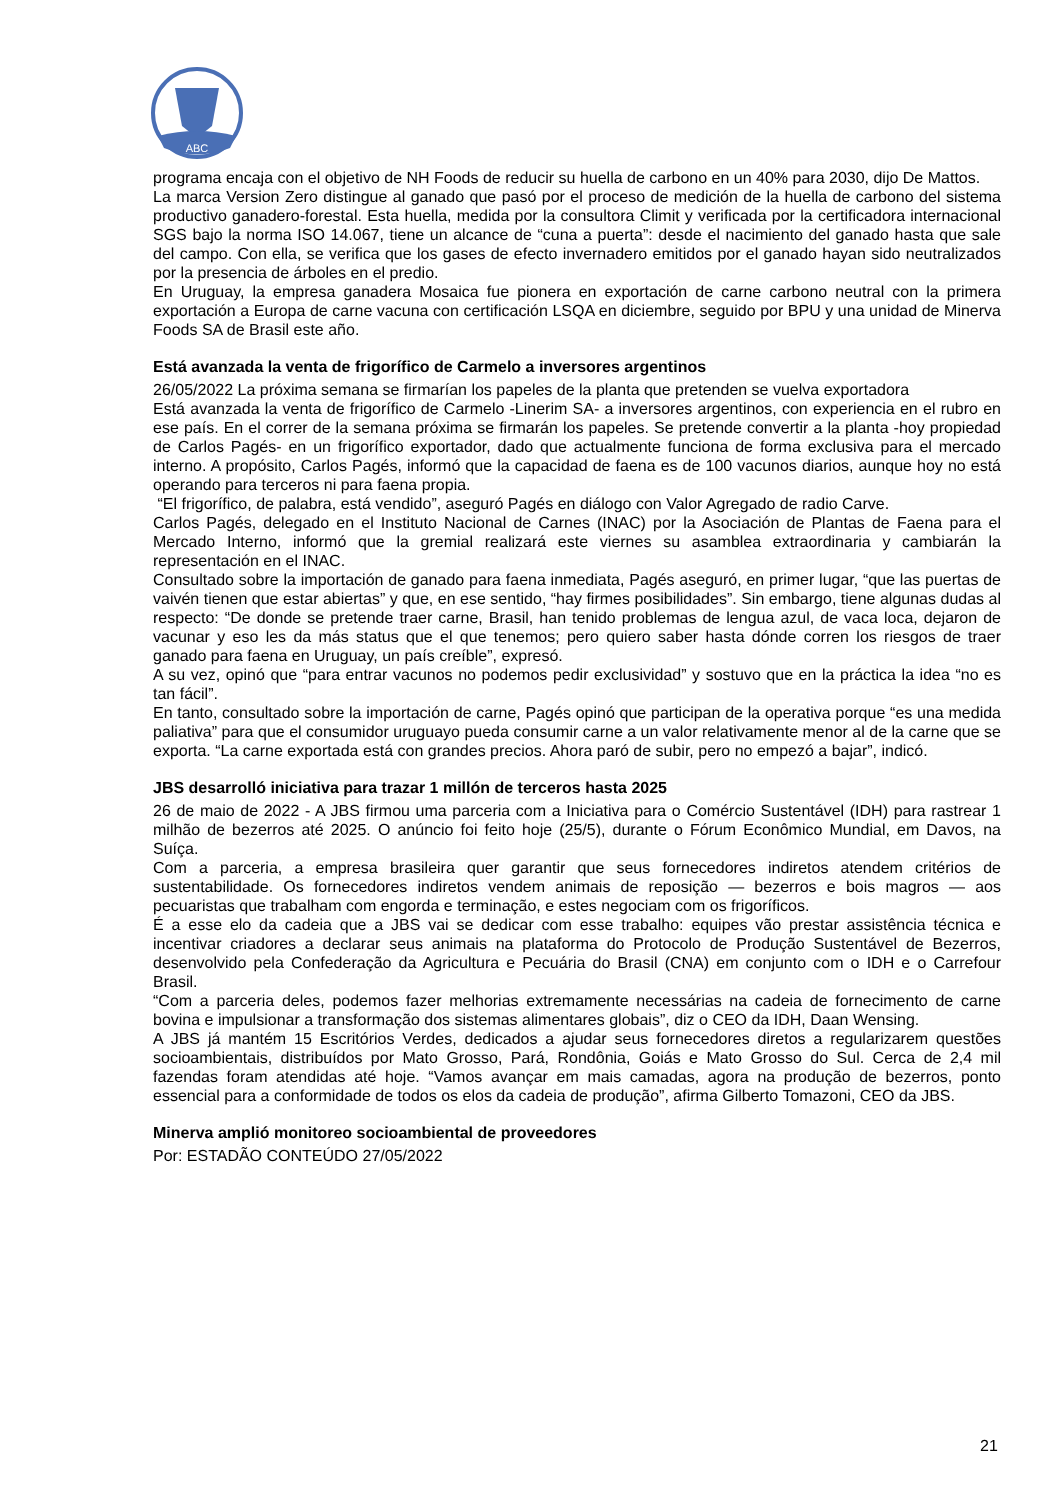ABC
programa encaja con el objetivo de NH Foods de reducir su huella de carbono en un 40% para 2030, dijo De Mattos.
La marca Version Zero distingue al ganado que pasó por el proceso de medición de la huella de carbono del sistema productivo ganadero-forestal. Esta huella, medida por la consultora Climit y verificada por la certificadora internacional SGS bajo la norma ISO 14.067, tiene un alcance de “cuna a puerta”: desde el nacimiento del ganado hasta que sale del campo. Con ella, se verifica que los gases de efecto invernadero emitidos por el ganado hayan sido neutralizados por la presencia de árboles en el predio.
En Uruguay, la empresa ganadera Mosaica fue pionera en exportación de carne carbono neutral con la primera exportación a Europa de carne vacuna con certificación LSQA en diciembre, seguido por BPU y una unidad de Minerva Foods SA de Brasil este año.
Está avanzada la venta de frigorífico de Carmelo a inversores argentinos
26/05/2022 La próxima semana se firmarían los papeles de la planta que pretenden se vuelva exportadora
Está avanzada la venta de frigorífico de Carmelo -Linerim SA- a inversores argentinos, con experiencia en el rubro en ese país. En el correr de la semana próxima se firmarán los papeles. Se pretende convertir a la planta -hoy propiedad de Carlos Pagés- en un frigorífico exportador, dado que actualmente funciona de forma exclusiva para el mercado interno. A propósito, Carlos Pagés, informó que la capacidad de faena es de 100 vacunos diarios, aunque hoy no está operando para terceros ni para faena propia.
“El frigorífico, de palabra, está vendido”, aseguró Pagés en diálogo con Valor Agregado de radio Carve.
Carlos Pagés, delegado en el Instituto Nacional de Carnes (INAC) por la Asociación de Plantas de Faena para el Mercado Interno, informó que la gremial realizará este viernes su asamblea extraordinaria y cambiarán la representación en el INAC.
Consultado sobre la importación de ganado para faena inmediata, Pagés aseguró, en primer lugar, “que las puertas de vaivén tienen que estar abiertas” y que, en ese sentido, “hay firmes posibilidades”. Sin embargo, tiene algunas dudas al respecto: “De donde se pretende traer carne, Brasil, han tenido problemas de lengua azul, de vaca loca, dejaron de vacunar y eso les da más status que el que tenemos; pero quiero saber hasta dónde corren los riesgos de traer ganado para faena en Uruguay, un país creíble”, expresó.
A su vez, opinó que “para entrar vacunos no podemos pedir exclusividad” y sostuvo que en la práctica la idea “no es tan fácil”.
En tanto, consultado sobre la importación de carne, Pagés opinó que participan de la operativa porque “es una medida paliativa” para que el consumidor uruguayo pueda consumir carne a un valor relativamente menor al de la carne que se exporta. “La carne exportada está con grandes precios. Ahora paró de subir, pero no empezó a bajar”, indicó.
JBS desarrolló iniciativa para trazar 1 millón de terceros hasta 2025
26 de maio de 2022 - A JBS firmou uma parceria com a Iniciativa para o Comércio Sustentável (IDH) para rastrear 1 milhão de bezerros até 2025. O anúncio foi feito hoje (25/5), durante o Fórum Econômico Mundial, em Davos, na Suíça.
Com a parceria, a empresa brasileira quer garantir que seus fornecedores indiretos atendem critérios de sustentabilidade. Os fornecedores indiretos vendem animais de reposição — bezerros e bois magros — aos pecuaristas que trabalham com engorda e terminação, e estes negociam com os frigoríficos.
É a esse elo da cadeia que a JBS vai se dedicar com esse trabalho: equipes vão prestar assistência técnica e incentivar criadores a declarar seus animais na plataforma do Protocolo de Produção Sustentável de Bezerros, desenvolvido pela Confederação da Agricultura e Pecuária do Brasil (CNA) em conjunto com o IDH e o Carrefour Brasil.
“Com a parceria deles, podemos fazer melhorias extremamente necessárias na cadeia de fornecimento de carne bovina e impulsionar a transformação dos sistemas alimentares globais”, diz o CEO da IDH, Daan Wensing.
A JBS já mantém 15 Escritórios Verdes, dedicados a ajudar seus fornecedores diretos a regularizarem questões socioambientais, distribuídos por Mato Grosso, Pará, Rondônia, Goiás e Mato Grosso do Sul. Cerca de 2,4 mil fazendas foram atendidas até hoje. “Vamos avançar em mais camadas, agora na produção de bezerros, ponto essencial para a conformidade de todos os elos da cadeia de produção”, afirma Gilberto Tomazoni, CEO da JBS.
Minerva amplió monitoreo socioambiental de proveedores
Por: ESTADÃO CONTEÚDO 27/05/2022
21